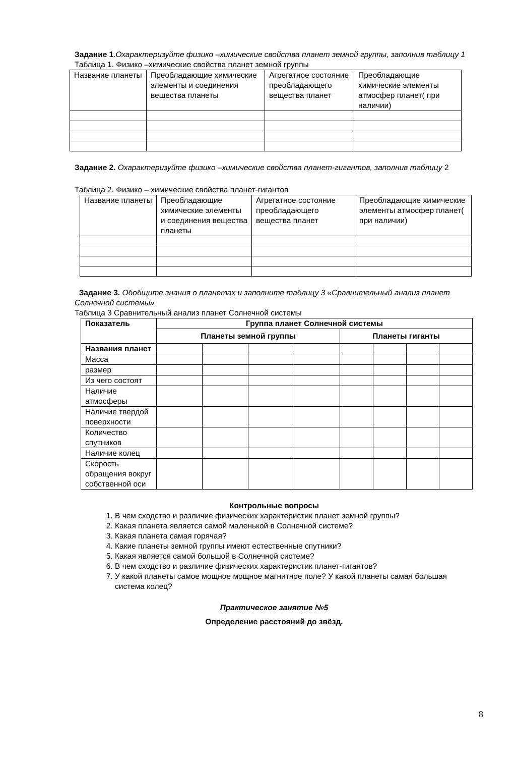Задание 1.Охарактеризуйте физико –химические свойства планет земной группы, заполнив таблицу 1
Таблица 1. Физико –химические свойства планет земной группы
| Название планеты | Преобладающие химические элементы и соединения вещества планеты | Агрегатное состояние преобладающего вещества планет | Преобладающие химические элементы атмосфер планет( при наличии) |
Задание 2. Охарактеризуйте физико –химические свойства планет-гигантов, заполнив таблицу 2
Таблица 2. Физико – химические свойства планет-гигантов
| Название планеты | Преобладающие химические элементы и соединения вещества планеты | Агрегатное состояние преобладающего вещества планет | Преобладающие химические элементы атмосфер планет( при наличии) |
Задание 3. Обобщите знания о планетах и заполните таблицу 3 «Сравнительный анализ планет Солнечной системы»
Таблица 3 Сравнительный анализ планет Солнечной системы
| Показатель | Группа планет Солнечной системы | | | | | | | |
| --- | --- | --- | --- | --- | --- | --- | --- | --- |
| | Планеты земной группы | | | | Планеты гиганты | | | |
| Названия планет | | | | | | | | |
| Масса | | | | | | | | |
| размер | | | | | | | | |
| Из чего состоят | | | | | | | | |
| Наличие атмосферы | | | | | | | | |
| Наличие твердой поверхности | | | | | | | | |
| Количество спутников | | | | | | | | |
| Наличие колец | | | | | | | | |
| Скорость обращения вокруг собственной оси | | | | | | | | |
Контрольные вопросы
1. В чем сходство и различие физических характеристик планет земной группы?
2. Какая планета является самой маленькой в Солнечной системе?
3. Какая планета самая горячая?
4. Какие планеты земной группы имеют естественные спутники?
5. Какая является самой большой в Солнечной системе?
6. В чем сходство и различие физических характеристик планет-гигантов?
7. У какой планеты самое мощное мощное магнитное поле? У какой планеты самая большая система колец?
Практическое занятие №5
Определение расстояний до звёзд.
8